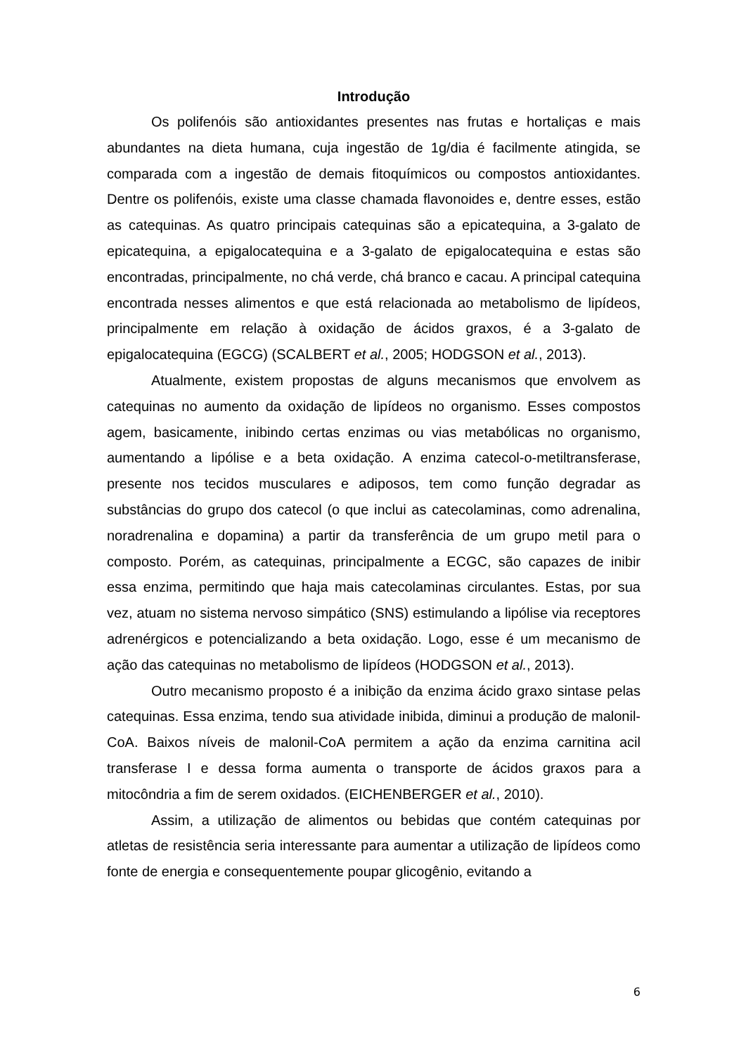Introdução
Os polifenóis são antioxidantes presentes nas frutas e hortaliças e mais abundantes na dieta humana, cuja ingestão de 1g/dia é facilmente atingida, se comparada com a ingestão de demais fitoquímicos ou compostos antioxidantes. Dentre os polifenóis, existe uma classe chamada flavonoides e, dentre esses, estão as catequinas. As quatro principais catequinas são a epicatequina, a 3-galato de epicatequina, a epigalocatequina e a 3-galato de epigalocatequina e estas são encontradas, principalmente, no chá verde, chá branco e cacau. A principal catequina encontrada nesses alimentos e que está relacionada ao metabolismo de lipídeos, principalmente em relação à oxidação de ácidos graxos, é a 3-galato de epigalocatequina (EGCG) (SCALBERT et al., 2005; HODGSON et al., 2013).
Atualmente, existem propostas de alguns mecanismos que envolvem as catequinas no aumento da oxidação de lipídeos no organismo. Esses compostos agem, basicamente, inibindo certas enzimas ou vias metabólicas no organismo, aumentando a lipólise e a beta oxidação. A enzima catecol-o-metiltransferase, presente nos tecidos musculares e adiposos, tem como função degradar as substâncias do grupo dos catecol (o que inclui as catecolaminas, como adrenalina, noradrenalina e dopamina) a partir da transferência de um grupo metil para o composto. Porém, as catequinas, principalmente a ECGC, são capazes de inibir essa enzima, permitindo que haja mais catecolaminas circulantes. Estas, por sua vez, atuam no sistema nervoso simpático (SNS) estimulando a lipólise via receptores adrenérgicos e potencializando a beta oxidação. Logo, esse é um mecanismo de ação das catequinas no metabolismo de lipídeos (HODGSON et al., 2013).
Outro mecanismo proposto é a inibição da enzima ácido graxo sintase pelas catequinas. Essa enzima, tendo sua atividade inibida, diminui a produção de malonil-CoA. Baixos níveis de malonil-CoA permitem a ação da enzima carnitina acil transferase I e dessa forma aumenta o transporte de ácidos graxos para a mitocôndria a fim de serem oxidados. (EICHENBERGER et al., 2010).
Assim, a utilização de alimentos ou bebidas que contém catequinas por atletas de resistência seria interessante para aumentar a utilização de lipídeos como fonte de energia e consequentemente poupar glicogênio, evitando a
6